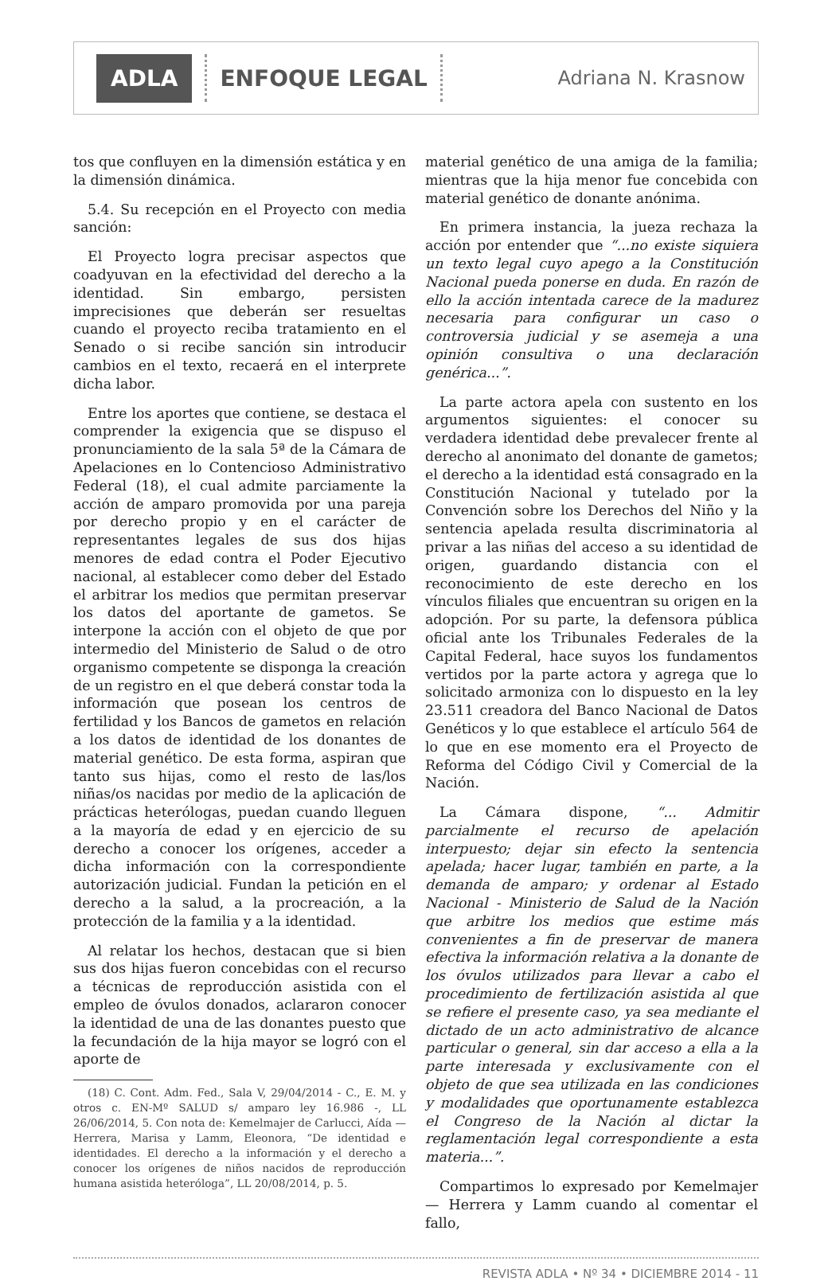ADLA
ENFOQUE LEGAL
Adriana N. Krasnow
tos que confluyen en la dimensión estática y en la dimensión dinámica.
5.4. Su recepción en el Proyecto con media sanción:
El Proyecto logra precisar aspectos que coadyuvan en la efectividad del derecho a la identidad. Sin embargo, persisten imprecisiones que deberán ser resueltas cuando el proyecto reciba tratamiento en el Senado o si recibe sanción sin introducir cambios en el texto, recaerá en el interprete dicha labor.
Entre los aportes que contiene, se destaca el comprender la exigencia que se dispuso el pronunciamiento de la sala 5ª de la Cámara de Apelaciones en lo Contencioso Administrativo Federal (18), el cual admite parciamente la acción de amparo promovida por una pareja por derecho propio y en el carácter de representantes legales de sus dos hijas menores de edad contra el Poder Ejecutivo nacional, al establecer como deber del Estado el arbitrar los medios que permitan preservar los datos del aportante de gametos. Se interpone la acción con el objeto de que por intermedio del Ministerio de Salud o de otro organismo competente se disponga la creación de un registro en el que deberá constar toda la información que posean los centros de fertilidad y los Bancos de gametos en relación a los datos de identidad de los donantes de material genético. De esta forma, aspiran que tanto sus hijas, como el resto de las/los niñas/os nacidas por medio de la aplicación de prácticas heterólogas, puedan cuando lleguen a la mayoría de edad y en ejercicio de su derecho a conocer los orígenes, acceder a dicha información con la correspondiente autorización judicial. Fundan la petición en el derecho a la salud, a la procreación, a la protección de la familia y a la identidad.
Al relatar los hechos, destacan que si bien sus dos hijas fueron concebidas con el recurso a técnicas de reproducción asistida con el empleo de óvulos donados, aclararon conocer la identidad de una de las donantes puesto que la fecundación de la hija mayor se logró con el aporte de
(18) C. Cont. Adm. Fed., Sala V, 29/04/2014 - C., E. M. y otros c. EN-Mº SALUD s/ amparo ley 16.986 -, LL 26/06/2014, 5. Con nota de: Kemelmajer de Carlucci, Aída — Herrera, Marisa y Lamm, Eleonora, “De identidad e identidades. El derecho a la información y el derecho a conocer los orígenes de niños nacidos de reproducción humana asistida heteróloga”, LL 20/08/2014, p. 5.
material genético de una amiga de la familia; mientras que la hija menor fue concebida con material genético de donante anónima.
En primera instancia, la jueza rechaza la acción por entender que “...no existe siquiera un texto legal cuyo apego a la Constitución Nacional pueda ponerse en duda. En razón de ello la acción intentada carece de la madurez necesaria para configurar un caso o controversia judicial y se asemeja a una opinión consultiva o una declaración genérica...”.
La parte actora apela con sustento en los argumentos siguientes: el conocer su verdadera identidad debe prevalecer frente al derecho al anonimato del donante de gametos; el derecho a la identidad está consagrado en la Constitución Nacional y tutelado por la Convención sobre los Derechos del Niño y la sentencia apelada resulta discriminatoria al privar a las niñas del acceso a su identidad de origen, guardando distancia con el reconocimiento de este derecho en los vínculos filiales que encuentran su origen en la adopción. Por su parte, la defensora pública oficial ante los Tribunales Federales de la Capital Federal, hace suyos los fundamentos vertidos por la parte actora y agrega que lo solicitado armoniza con lo dispuesto en la ley 23.511 creadora del Banco Nacional de Datos Genéticos y lo que establece el artículo 564 de lo que en ese momento era el Proyecto de Reforma del Código Civil y Comercial de la Nación.
La Cámara dispone, “... Admitir parcialmente el recurso de apelación interpuesto; dejar sin efecto la sentencia apelada; hacer lugar, también en parte, a la demanda de amparo; y ordenar al Estado Nacional - Ministerio de Salud de la Nación que arbitre los medios que estime más convenientes a fin de preservar de manera efectiva la información relativa a la donante de los óvulos utilizados para llevar a cabo el procedimiento de fertilización asistida al que se refiere el presente caso, ya sea mediante el dictado de un acto administrativo de alcance particular o general, sin dar acceso a ella a la parte interesada y exclusivamente con el objeto de que sea utilizada en las condiciones y modalidades que oportunamente establezca el Congreso de la Nación al dictar la reglamentación legal correspondiente a esta materia...”.
Compartimos lo expresado por Kemelmajer — Herrera y Lamm cuando al comentar el fallo,
REVISTA ADLA • Nº 34 • DICIEMBRE 2014 - 11